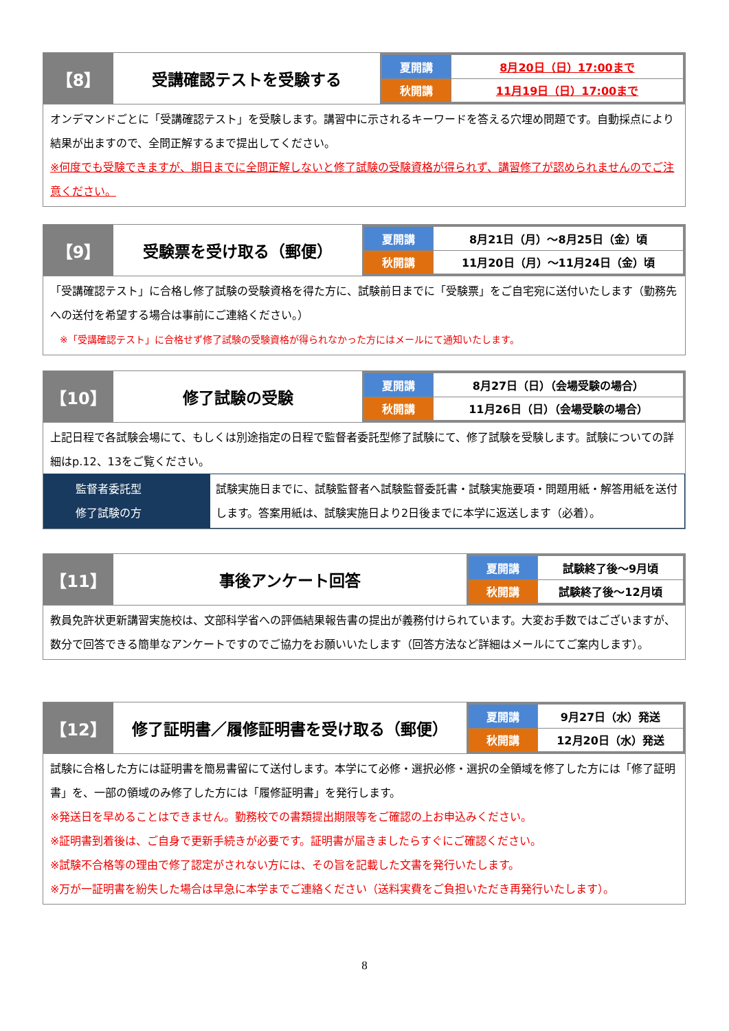【8】 受講確認テストを受験する
| 夏開講 | 8月20日（日）17:00まで |
| 秋開講 | 11月19日（日）17:00まで |
オンデマンドごとに「受講確認テスト」を受験します。講習中に示されるキーワードを答える穴埋め問題です。自動採点により結果が出ますので、全問正解するまで提出してください。
※何度でも受験できますが、期日までに全問正解しないと修了試験の受験資格が得られず、講習修了が認められませんのでご注意ください。
【9】 受験票を受け取る（郵便）
| 夏開講 | 8月21日（月）～8月25日（金）頃 |
| 秋開講 | 11月20日（月）～11月24日（金）頃 |
「受講確認テスト」に合格し修了試験の受験資格を得た方に、試験前日までに「受験票」をご自宅宛に送付いたします（勤務先への送付を希望する場合は事前にご連絡ください。）
※「受講確認テスト」に合格せず修了試験の受験資格が得られなかった方にはメールにて通知いたします。
【10】 修了試験の受験
| 夏開講 | 8月27日（日）（会場受験の場合） |
| 秋開講 | 11月26日（日）（会場受験の場合） |
上記日程で各試験会場にて、もしくは別途指定の日程で監督者委託型修了試験にて、修了試験を受験します。試験についての詳細はp.12、13をご覧ください。
監督者委託型
修了試験の方
試験実施日までに、試験監督者へ試験監督委託書・試験実施要項・問題用紙・解答用紙を送付します。答案用紙は、試験実施日より2日後までに本学に返送します（必着）。
【11】 事後アンケート回答
| 夏開講 | 試験終了後～9月頃 |
| 秋開講 | 試験終了後～12月頃 |
教員免許状更新講習実施校は、文部科学省への評価結果報告書の提出が義務付けられています。大変お手数ではございますが、数分で回答できる簡単なアンケートですのでご協力をお願いいたします（回答方法など詳細はメールにてご案内します）。
【12】 修了証明書／履修証明書を受け取る（郵便）
| 夏開講 | 9月27日（水）発送 |
| 秋開講 | 12月20日（水）発送 |
試験に合格した方には証明書を簡易書留にて送付します。本学にて必修・選択必修・選択の全領域を修了した方には「修了証明書」を、一部の領域のみ修了した方には「履修証明書」を発行します。
※発送日を早めることはできません。勤務校での書類提出期限等をご確認の上お申込みください。
※証明書到着後は、ご自身で更新手続きが必要です。証明書が届きましたらすぐにご確認ください。
※試験不合格等の理由で修了認定がされない方には、その旨を記載した文書を発行いたします。
※万が一証明書を紛失した場合は早急に本学までご連絡ください（送料実費をご負担いただき再発行いたします）。
8